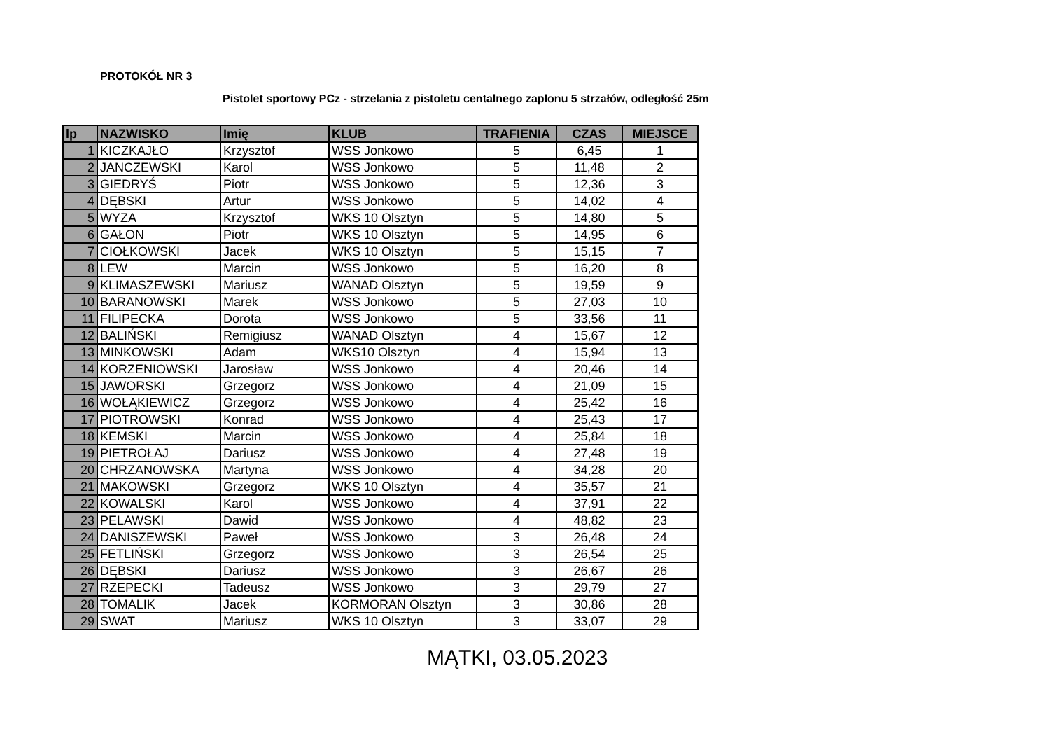PROTOKÓŁ NR 3
Pistolet sportowy PCz - strzelania z pistoletu centalnego zapłonu 5 strzałów, odległość 25m
| lp | NAZWISKO | Imię | KLUB | TRAFIENIA | CZAS | MIEJSCE |
| --- | --- | --- | --- | --- | --- | --- |
| 1 | KICZKAJŁO | Krzysztof | WSS Jonkowo | 5 | 6,45 | 1 |
| 2 | JANCZEWSKI | Karol | WSS Jonkowo | 5 | 11,48 | 2 |
| 3 | GIEDRYŚ | Piotr | WSS Jonkowo | 5 | 12,36 | 3 |
| 4 | DĘBSKI | Artur | WSS Jonkowo | 5 | 14,02 | 4 |
| 5 | WYZA | Krzysztof | WKS 10 Olsztyn | 5 | 14,80 | 5 |
| 6 | GAŁON | Piotr | WKS 10 Olsztyn | 5 | 14,95 | 6 |
| 7 | CIOŁKOWSKI | Jacek | WKS 10 Olsztyn | 5 | 15,15 | 7 |
| 8 | LEW | Marcin | WSS Jonkowo | 5 | 16,20 | 8 |
| 9 | KLIMASZEWSKI | Mariusz | WANAD Olsztyn | 5 | 19,59 | 9 |
| 10 | BARANOWSKI | Marek | WSS Jonkowo | 5 | 27,03 | 10 |
| 11 | FILIPECKA | Dorota | WSS Jonkowo | 5 | 33,56 | 11 |
| 12 | BALIŃSKI | Remigiusz | WANAD Olsztyn | 4 | 15,67 | 12 |
| 13 | MINKOWSKI | Adam | WKS10 Olsztyn | 4 | 15,94 | 13 |
| 14 | KORZENIOWSKI | Jarosław | WSS Jonkowo | 4 | 20,46 | 14 |
| 15 | JAWORSKI | Grzegorz | WSS Jonkowo | 4 | 21,09 | 15 |
| 16 | WOŁĄKIEWICZ | Grzegorz | WSS Jonkowo | 4 | 25,42 | 16 |
| 17 | PIOTROWSKI | Konrad | WSS Jonkowo | 4 | 25,43 | 17 |
| 18 | KEMSKI | Marcin | WSS Jonkowo | 4 | 25,84 | 18 |
| 19 | PIETROŁAJ | Dariusz | WSS Jonkowo | 4 | 27,48 | 19 |
| 20 | CHRZANOWSKA | Martyna | WSS Jonkowo | 4 | 34,28 | 20 |
| 21 | MAKOWSKI | Grzegorz | WKS 10 Olsztyn | 4 | 35,57 | 21 |
| 22 | KOWALSKI | Karol | WSS Jonkowo | 4 | 37,91 | 22 |
| 23 | PELAWSKI | Dawid | WSS Jonkowo | 4 | 48,82 | 23 |
| 24 | DANISZEWSKI | Paweł | WSS Jonkowo | 3 | 26,48 | 24 |
| 25 | FETLIŃSKI | Grzegorz | WSS Jonkowo | 3 | 26,54 | 25 |
| 26 | DĘBSKI | Dariusz | WSS Jonkowo | 3 | 26,67 | 26 |
| 27 | RZEPECKI | Tadeusz | WSS Jonkowo | 3 | 29,79 | 27 |
| 28 | TOMALIK | Jacek | KORMORAN Olsztyn | 3 | 30,86 | 28 |
| 29 | SWAT | Mariusz | WKS 10 Olsztyn | 3 | 33,07 | 29 |
MĄTKI, 03.05.2023